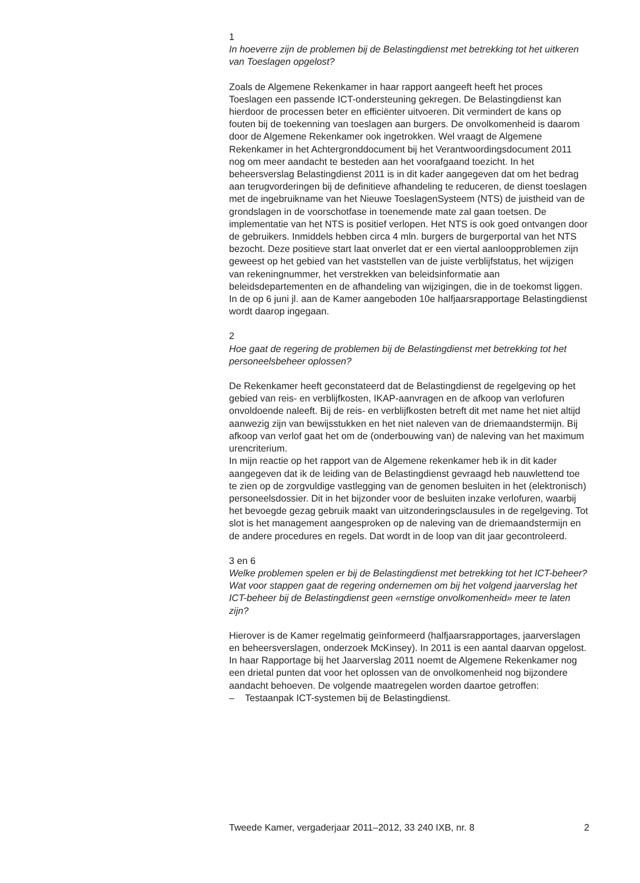1
In hoeverre zijn de problemen bij de Belastingdienst met betrekking tot het uitkeren van Toeslagen opgelost?
Zoals de Algemene Rekenkamer in haar rapport aangeeft heeft het proces Toeslagen een passende ICT-ondersteuning gekregen. De Belastingdienst kan hierdoor de processen beter en efficiënter uitvoeren. Dit vermindert de kans op fouten bij de toekenning van toeslagen aan burgers. De onvolkomenheid is daarom door de Algemene Rekenkamer ook ingetrokken. Wel vraagt de Algemene Rekenkamer in het Achtergronddocument bij het Verantwoordingsdocument 2011 nog om meer aandacht te besteden aan het voorafgaand toezicht. In het beheersverslag Belastingdienst 2011 is in dit kader aangegeven dat om het bedrag aan terugvorderingen bij de definitieve afhandeling te reduceren, de dienst toeslagen met de ingebruikname van het Nieuwe ToeslagenSysteem (NTS) de juistheid van de grondslagen in de voorschotfase in toenemende mate zal gaan toetsen. De implementatie van het NTS is positief verlopen. Het NTS is ook goed ontvangen door de gebruikers. Inmiddels hebben circa 4 mln. burgers de burgerportal van het NTS bezocht. Deze positieve start laat onverlet dat er een viertal aanloopproblemen zijn geweest op het gebied van het vaststellen van de juiste verblijfstatus, het wijzigen van rekeningnummer, het verstrekken van beleidsinformatie aan beleidsdepartementen en de afhandeling van wijzigingen, die in de toekomst liggen. In de op 6 juni jl. aan de Kamer aangeboden 10e halfjaarsrapportage Belastingdienst wordt daarop ingegaan.
2
Hoe gaat de regering de problemen bij de Belastingdienst met betrekking tot het personeelsbeheer oplossen?
De Rekenkamer heeft geconstateerd dat de Belastingdienst de regelgeving op het gebied van reis- en verblijfkosten, IKAP-aanvragen en de afkoop van verlofuren onvoldoende naleeft. Bij de reis- en verblijfkosten betreft dit met name het niet altijd aanwezig zijn van bewijsstukken en het niet naleven van de driemaandstermijn. Bij afkoop van verlof gaat het om de (onderbouwing van) de naleving van het maximum urencriterium.
In mijn reactie op het rapport van de Algemene rekenkamer heb ik in dit kader aangegeven dat ik de leiding van de Belastingdienst gevraagd heb nauwlettend toe te zien op de zorgvuldige vastlegging van de genomen besluiten in het (elektronisch) personeelsdossier. Dit in het bijzonder voor de besluiten inzake verlofuren, waarbij het bevoegde gezag gebruik maakt van uitzonderingsclausules in de regelgeving. Tot slot is het management aangesproken op de naleving van de driemaandstermijn en de andere procedures en regels. Dat wordt in de loop van dit jaar gecontroleerd.
3 en 6
Welke problemen spelen er bij de Belastingdienst met betrekking tot het ICT-beheer?
Wat voor stappen gaat de regering ondernemen om bij het volgend jaarverslag het ICT-beheer bij de Belastingdienst geen «ernstige onvolkomenheid» meer te laten zijn?
Hierover is de Kamer regelmatig geïnformeerd (halfjaarsrapportages, jaarverslagen en beheersverslagen, onderzoek McKinsey). In 2011 is een aantal daarvan opgelost. In haar Rapportage bij het Jaarverslag 2011 noemt de Algemene Rekenkamer nog een drietal punten dat voor het oplossen van de onvolkomenheid nog bijzondere aandacht behoeven. De volgende maatregelen worden daartoe getroffen:
– Testaanpak ICT-systemen bij de Belastingdienst.
Tweede Kamer, vergaderjaar 2011–2012, 33 240 IXB, nr. 8 2